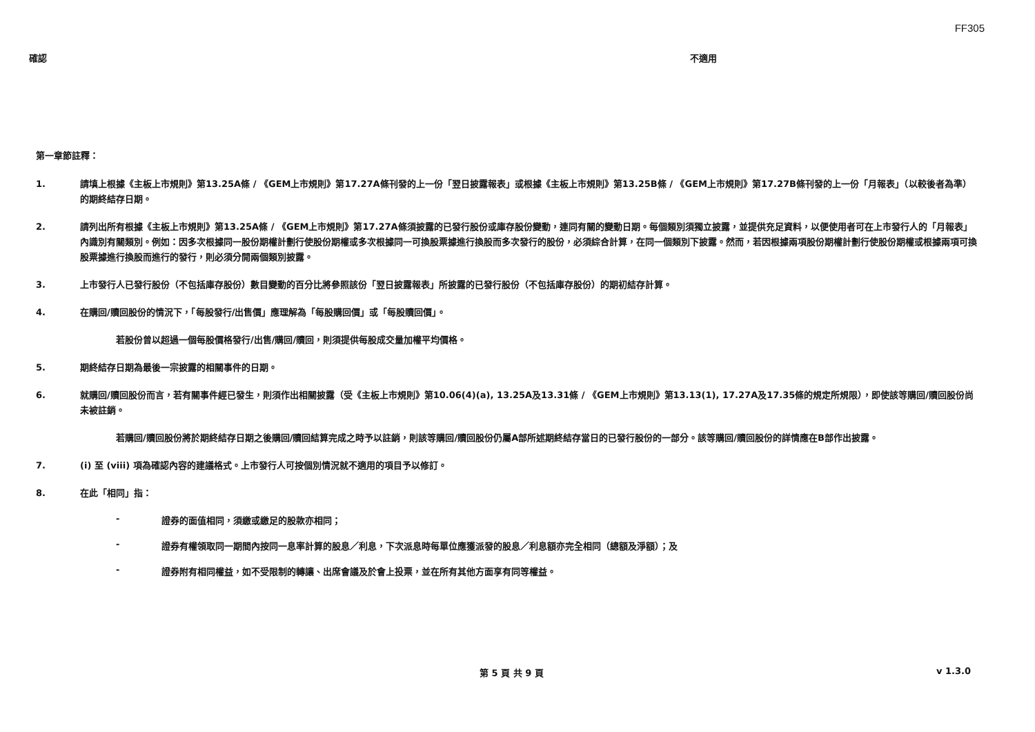FF305
確認 不適用
第一章節註釋：
1. 請填上根據《主板上市規則》第13.25A條 / 《GEM上市規則》第17.27A條刊發的上一份「翌日披露報表」或根據《主板上市規則》第13.25B條 / 《GEM上市規則》第17.27B條刊發的上一份「月報表」（以較後者為準）的期終結存日期。
2. 請列出所有根據《主板上市規則》第13.25A條 / 《GEM上市規則》第17.27A條須披露的已發行股份或庫存股份變動，連同有關的變動日期。每個類別須獨立披露，並提供充足資料，以便使用者可在上市發行人的「月報表」內識別有關類別。例如：因多次根據同一股份期權計劃行使股份期權或多次根據同一可換股票據進行換股而多次發行的股份，必須綜合計算，在同一個類別下披露。然而，若因根據兩項股份期權計劃行使股份期權或根據兩項可換股票據進行換股而進行的發行，則必須分開兩個類別披露。
3. 上市發行人已發行股份（不包括庫存股份）數目變動的百分比將參照該份「翌日披露報表」所披露的已發行股份（不包括庫存股份）的期初結存計算。
4. 在購回/贖回股份的情況下，「每股發行/出售價」應理解為「每股購回價」或「每股贖回價」。
若股份曾以超過一個每股價格發行/出售/購回/贖回，則須提供每股成交量加權平均價格。
5. 期終結存日期為最後一宗披露的相關事件的日期。
6. 就購回/贖回股份而言，若有關事件經已發生，則須作出相關披露（受《主板上市規則》第10.06(4)(a), 13.25A及13.31條 / 《GEM上市規則》第13.13(1), 17.27A及17.35條的規定所規限），即使該等購回/贖回股份尚未被註銷。
若購回/贖回股份將於期終結存日期之後購回/贖回結算完成之時予以註銷，則該等購回/贖回股份仍屬A部所述期終結存當日的已發行股份的一部分。該等購回/贖回股份的詳情應在B部作出披露。
7. (i) 至 (viii) 項為確認內容的建議格式。上市發行人可按個別情況就不適用的項目予以修訂。
8. 在此「相同」指：
- 證券的面值相同，須繳或繳足的股款亦相同；
- 證券有權領取同一期間內按同一息率計算的股息／利息，下次派息時每單位應獲派發的股息／利息額亦完全相同（總額及淨額）；及
- 證券附有相同權益，如不受限制的轉讓、出席會議及於會上投票，並在所有其他方面享有同等權益。
第 5 頁 共 9 頁 v 1.3.0